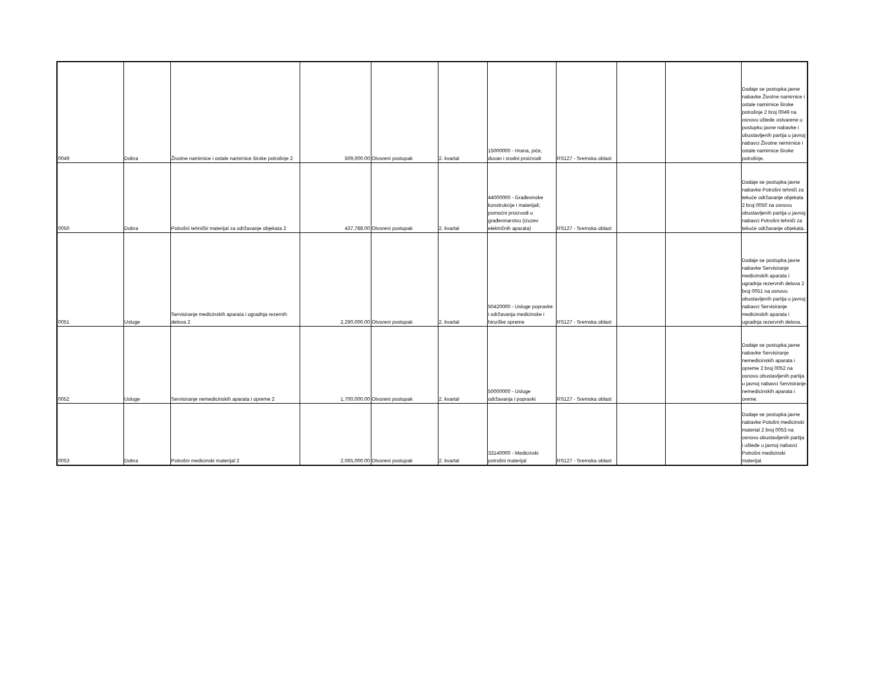| 0049 | Dobra | Životne namirnice i ostale namirnice široke potrošnje 2 | 509,000.00 | Otvoreni postupak | 2. kvartal | 15000000 - Hrana, piće, duvan i srodni proizvodi | RS127 - Sremska oblast | | | Dodaje se postupka javne nabavke Životne namirnice i ostale namirnice široke potrošnje 2 broj 0049 na osnovu uštede ostvarene u postupku javne nabavke i obustavljenih partija u javnoj nabavci Životne nemirnice i ostale namirnice široke potrošnje. |
| 0050 | Dobra | Potrošni tehnički materijal za održavanje objekata 2 | 437,788.00 | Otvoreni postupak | 2. kvartal | 44000000 - Građevinske konstrukcije i materijali; pomoćni proizvodi u građevinarstvu (izuzev električnih aparata) | RS127 - Sremska oblast | | | Dodaje se postupka javne nabavke Potrošni tehniči za tekuće održavanje objekata 2 broj 0050 na osnovu obustavljenih partija u javnoj nabavci Potrošni tehniči za tekuće održavanje objekata. |
| 0051 | Usluge | Servisiranje medicinskih aparata i ugradnja rezernih delova 2 | 2,290,000.00 | Otvoreni postupak | 2. kvartal | 50420000 - Usluge popravke i održavanja medicinske i hirurške opreme | RS127 - Sremska oblast | | | Dodaje se postupka javne nabavke Servisiranje medicinskih aparata i ugradnja rezervnih delova 2 broj 0051 na osnovu obustavljenih partija u javnoj nabavci Servisiranje medicinskih aparata i ugradnja rezervnih delova. |
| 0052 | Usluge | Servisiranje nemedicinskih aparata i opreme 2 | 1,700,000.00 | Otvoreni postupak | 2. kvartal | 50000000 - Usluge održavanja i popravki | RS127 - Sremska oblast | | | Dodaje se postupka javne nabavke Servisiranje nemedicinskih aparata i opreme 2 broj 0052 na osnovu obustavljenih partija u javnoj nabavci Servisiranje nemedicinskih aparata i oreme. |
| 0053 | Dobra | Potrošni medicinski materijal 2 | 2,065,000.00 | Otvoreni postupak | 2. kvartal | 33140000 - Medicinski potrošni materijal | RS127 - Sremska oblast | | | Dodaje se postupka javne nabavke Potošni medicinski material 2 broj 0053 na osnovu obustavljenih partija i uštede u javnoj nabavci Potrošni medicinski materijal. |